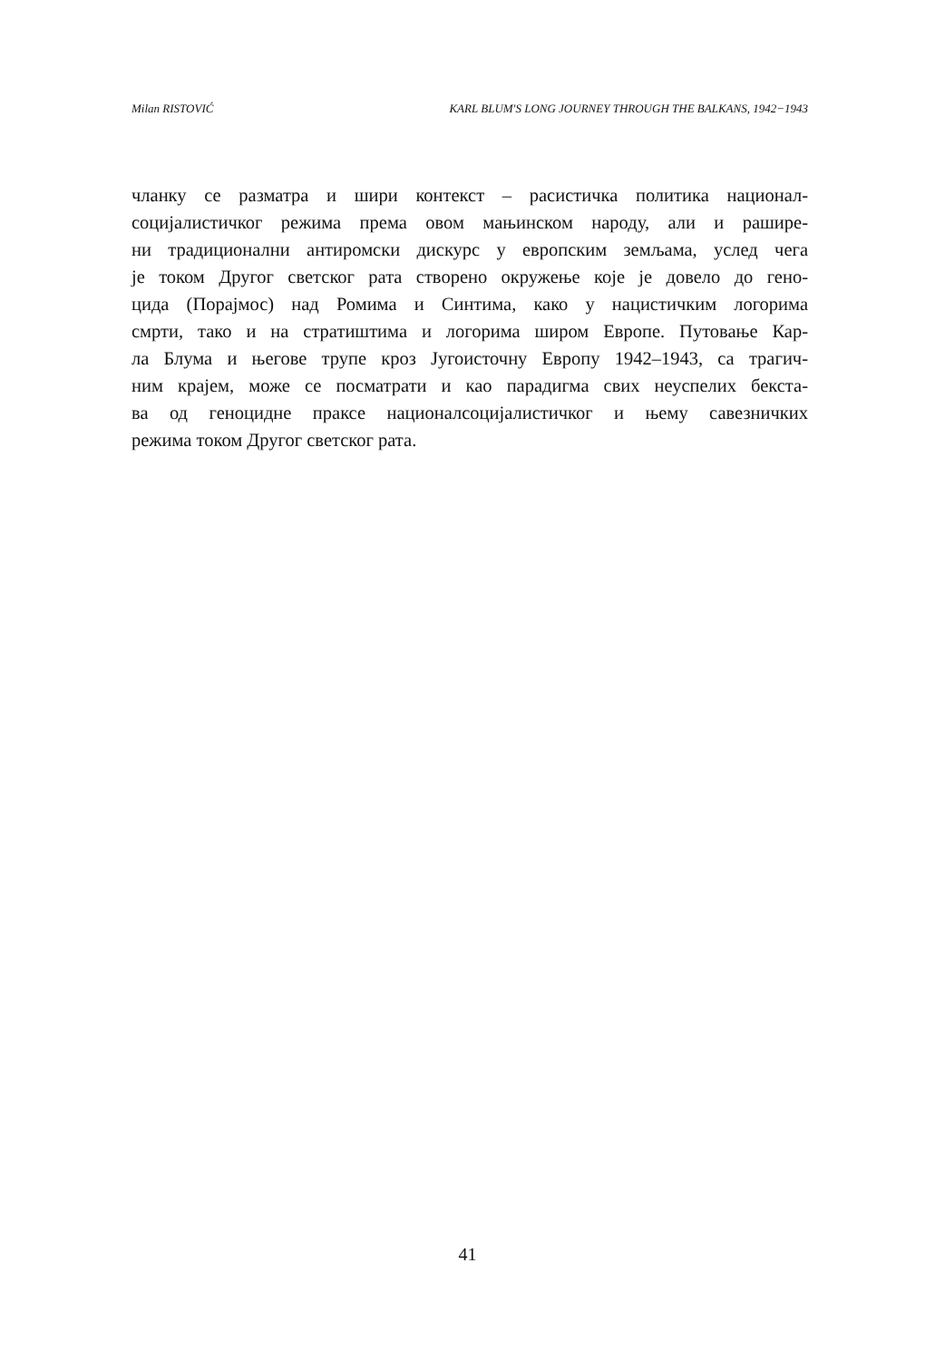Milan RISTOVIĆ KARL BLUM'S LONG JOURNEY THROUGH THE BALKANS, 1942−1943
чланку се разматра и шири контекст – расистичка политика национал-
социјалистичког режима према овом мањинском народу, али и рашире-
ни традиционални антиромски дискурс у европским земљама, услед чега
је током Другог светског рата створено окружење које је довело до гено-
цида (Порајмос) над Ромима и Синтима, како у нацистичким логорима
смрти, тако и на стратиштима и логорима широм Европе. Путовање Кар-
ла Блума и његове трупе кроз Југоисточну Европу 1942–1943, са трагич-
ним крајем, може се посматрати и као парадигма свих неуспелих бекста-
ва од геноцидне праксе националсоцијалистичког и њему савезничких
режима током Другог светског рата.
41